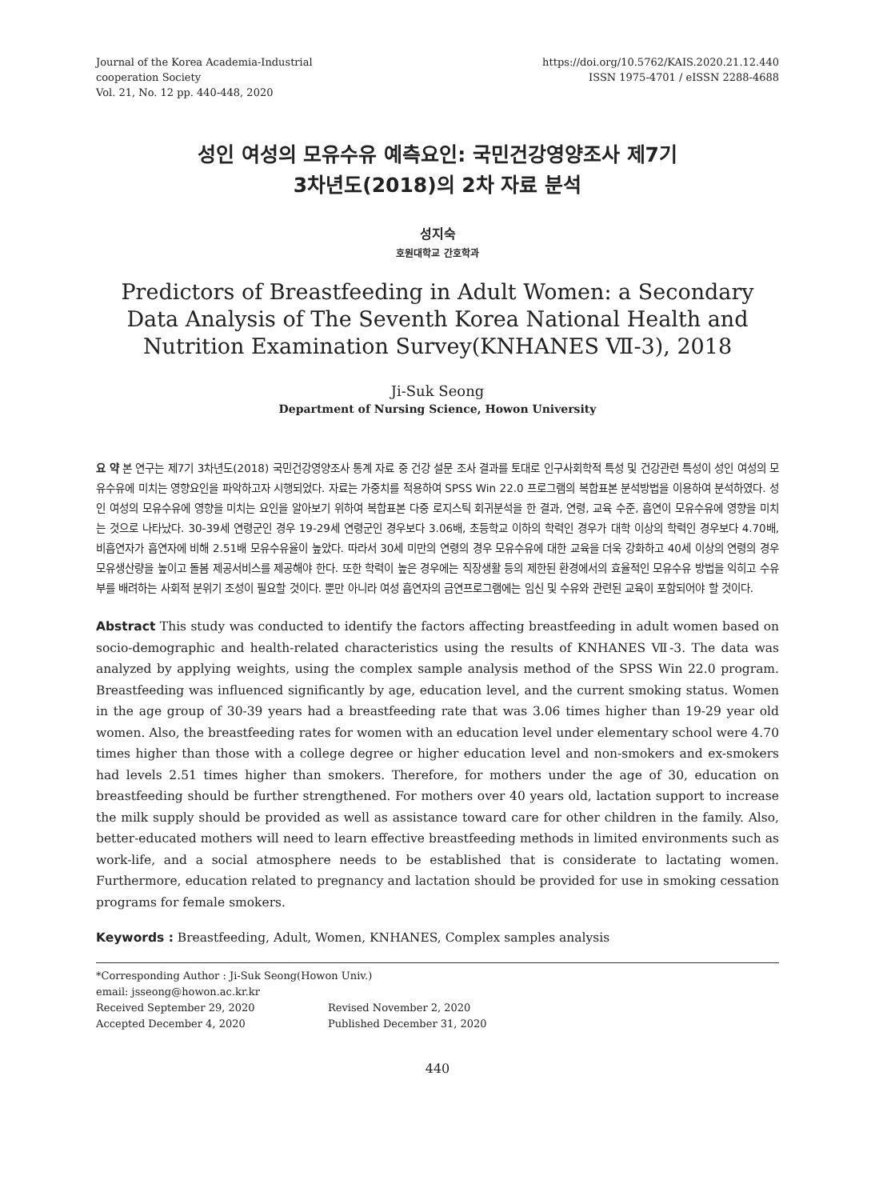Journal of the Korea Academia-Industrial
cooperation Society
Vol. 21, No. 12 pp. 440-448, 2020
https://doi.org/10.5762/KAIS.2020.21.12.440
ISSN 1975-4701 / eISSN 2288-4688
성인 여성의 모유수유 예측요인: 국민건강영양조사 제7기
3차년도(2018)의 2차 자료 분석
성지숙
호원대학교 간호학과
Predictors of Breastfeeding in Adult Women: a Secondary Data Analysis of The Seventh Korea National Health and Nutrition Examination Survey(KNHANES Ⅶ-3), 2018
Ji-Suk Seong
Department of Nursing Science, Howon University
요 약 본 연구는 제7기 3차년도(2018) 국민건강영양조사 통계 자료 중 건강 설문 조사 결과를 토대로 인구사회학적 특성 및 건강관련 특성이 성인 여성의 모유수유에 미치는 영향요인을 파악하고자 시행되었다. 자료는 가중치를 적용하여 SPSS Win 22.0 프로그램의 복합표본 분석방법을 이용하여 분석하였다. 성인 여성의 모유수유에 영향을 미치는 요인을 알아보기 위하여 복합표본 다중 로지스틱 회귀분석을 한 결과, 연령, 교육 수준, 흡연이 모유수유에 영향을 미치는 것으로 나타났다. 30-39세 연령군인 경우 19-29세 연령군인 경우보다 3.06배, 초등학교 이하의 학력인 경우가 대학 이상의 학력인 경우보다 4.70배, 비흡연자가 흡연자에 비해 2.51배 모유수유율이 높았다. 따라서 30세 미만의 연령의 경우 모유수유에 대한 교육을 더욱 강화하고 40세 이상의 연령의 경우 모유생산량을 높이고 돌봄 제공서비스를 제공해야 한다. 또한 학력이 높은 경우에는 직장생활 등의 제한된 환경에서의 효율적인 모유수유 방법을 익히고 수유부를 배려하는 사회적 분위기 조성이 필요할 것이다. 뿐만 아니라 여성 흡연자의 금연프로그램에는 임신 및 수유와 관련된 교육이 포함되어야 할 것이다.
Abstract This study was conducted to identify the factors affecting breastfeeding in adult women based on socio-demographic and health-related characteristics using the results of KNHANES Ⅶ-3. The data was analyzed by applying weights, using the complex sample analysis method of the SPSS Win 22.0 program. Breastfeeding was influenced significantly by age, education level, and the current smoking status. Women in the age group of 30-39 years had a breastfeeding rate that was 3.06 times higher than 19-29 year old women. Also, the breastfeeding rates for women with an education level under elementary school were 4.70 times higher than those with a college degree or higher education level and non-smokers and ex-smokers had levels 2.51 times higher than smokers. Therefore, for mothers under the age of 30, education on breastfeeding should be further strengthened. For mothers over 40 years old, lactation support to increase the milk supply should be provided as well as assistance toward care for other children in the family. Also, better-educated mothers will need to learn effective breastfeeding methods in limited environments such as work-life, and a social atmosphere needs to be established that is considerate to lactating women. Furthermore, education related to pregnancy and lactation should be provided for use in smoking cessation programs for female smokers.
Keywords : Breastfeeding, Adult, Women, KNHANES, Complex samples analysis
*Corresponding Author : Ji-Suk Seong(Howon Univ.)
email: jsseong@howon.ac.kr.kr
Received September 29, 2020 Revised November 2, 2020
Accepted December 4, 2020 Published December 31, 2020
440